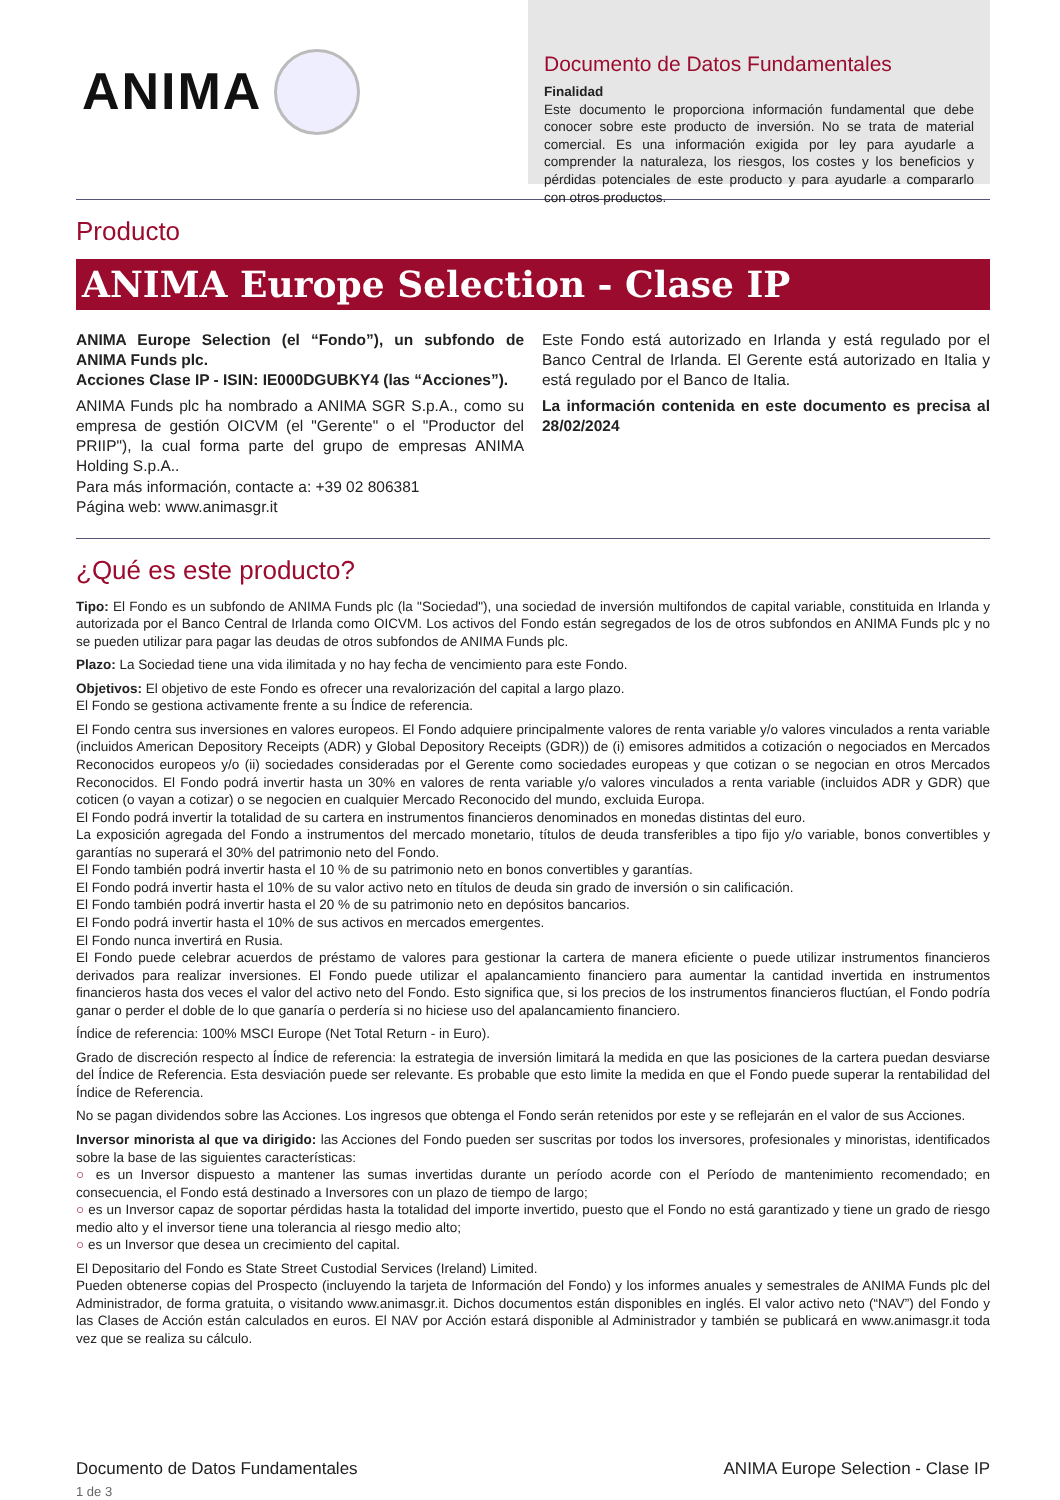ANIMA
Documento de Datos Fundamentales
Finalidad
Este documento le proporciona información fundamental que debe conocer sobre este producto de inversión. No se trata de material comercial. Es una información exigida por ley para ayudarle a comprender la naturaleza, los riesgos, los costes y los beneficios y pérdidas potenciales de este producto y para ayudarle a compararlo con otros productos.
Producto
ANIMA Europe Selection - Clase IP
ANIMA Europe Selection (el “Fondo”), un subfondo de ANIMA Funds plc.
Acciones Clase IP - ISIN: IE000DGUBKY4 (las “Acciones”).
ANIMA Funds plc ha nombrado a ANIMA SGR S.p.A., como su empresa de gestión OICVM (el "Gerente" o el "Productor del PRIIP"), la cual forma parte del grupo de empresas ANIMA Holding S.p.A..
Para más información, contacte a: +39 02 806381
Página web: www.animasgr.it
Este Fondo está autorizado en Irlanda y está regulado por el Banco Central de Irlanda. El Gerente está autorizado en Italia y está regulado por el Banco de Italia.
La información contenida en este documento es precisa al 28/02/2024
¿Qué es este producto?
Tipo: El Fondo es un subfondo de ANIMA Funds plc (la "Sociedad"), una sociedad de inversión multifondos de capital variable, constituida en Irlanda y autorizada por el Banco Central de Irlanda como OICVM. Los activos del Fondo están segregados de los de otros subfondos en ANIMA Funds plc y no se pueden utilizar para pagar las deudas de otros subfondos de ANIMA Funds plc.
Plazo: La Sociedad tiene una vida ilimitada y no hay fecha de vencimiento para este Fondo.
Objetivos: El objetivo de este Fondo es ofrecer una revalorización del capital a largo plazo.
El Fondo se gestiona activamente frente a su Índice de referencia.
El Fondo centra sus inversiones en valores europeos. El Fondo adquiere principalmente valores de renta variable y/o valores vinculados a renta variable (incluidos American Depository Receipts (ADR) y Global Depository Receipts (GDR)) de (i) emisores admitidos a cotización o negociados en Mercados Reconocidos europeos y/o (ii) sociedades consideradas por el Gerente como sociedades europeas y que cotizan o se negocian en otros Mercados Reconocidos. El Fondo podrá invertir hasta un 30% en valores de renta variable y/o valores vinculados a renta variable (incluidos ADR y GDR) que coticen (o vayan a cotizar) o se negocien en cualquier Mercado Reconocido del mundo, excluida Europa.
El Fondo podrá invertir la totalidad de su cartera en instrumentos financieros denominados en monedas distintas del euro.
La exposición agregada del Fondo a instrumentos del mercado monetario, títulos de deuda transferibles a tipo fijo y/o variable, bonos convertibles y garantías no superará el 30% del patrimonio neto del Fondo.
El Fondo también podrá invertir hasta el 10 % de su patrimonio neto en bonos convertibles y garantías.
El Fondo podrá invertir hasta el 10% de su valor activo neto en títulos de deuda sin grado de inversión o sin calificación.
El Fondo también podrá invertir hasta el 20 % de su patrimonio neto en depósitos bancarios.
El Fondo podrá invertir hasta el 10% de sus activos en mercados emergentes.
El Fondo nunca invertirá en Rusia.
El Fondo puede celebrar acuerdos de préstamo de valores para gestionar la cartera de manera eficiente o puede utilizar instrumentos financieros derivados para realizar inversiones. El Fondo puede utilizar el apalancamiento financiero para aumentar la cantidad invertida en instrumentos financieros hasta dos veces el valor del activo neto del Fondo. Esto significa que, si los precios de los instrumentos financieros fluctúan, el Fondo podría ganar o perder el doble de lo que ganaría o perdería si no hiciese uso del apalancamiento financiero.
Índice de referencia: 100% MSCI Europe (Net Total Return - in Euro).
Grado de discreción respecto al Índice de referencia: la estrategia de inversión limitará la medida en que las posiciones de la cartera puedan desviarse del Índice de Referencia. Esta desviación puede ser relevante. Es probable que esto limite la medida en que el Fondo puede superar la rentabilidad del Índice de Referencia.
No se pagan dividendos sobre las Acciones. Los ingresos que obtenga el Fondo serán retenidos por este y se reflejarán en el valor de sus Acciones.
Inversor minorista al que va dirigido: las Acciones del Fondo pueden ser suscritas por todos los inversores, profesionales y minoristas, identificados sobre la base de las siguientes características:
○ es un Inversor dispuesto a mantener las sumas invertidas durante un período acorde con el Período de mantenimiento recomendado; en consecuencia, el Fondo está destinado a Inversores con un plazo de tiempo de largo;
○ es un Inversor capaz de soportar pérdidas hasta la totalidad del importe invertido, puesto que el Fondo no está garantizado y tiene un grado de riesgo medio alto y el inversor tiene una tolerancia al riesgo medio alto;
○ es un Inversor que desea un crecimiento del capital.
El Depositario del Fondo es State Street Custodial Services (Ireland) Limited.
Pueden obtenerse copias del Prospecto (incluyendo la tarjeta de Información del Fondo) y los informes anuales y semestrales de ANIMA Funds plc del Administrador, de forma gratuita, o visitando www.animasgr.it. Dichos documentos están disponibles en inglés. El valor activo neto (“NAV”) del Fondo y las Clases de Acción están calculados en euros. El NAV por Acción estará disponible al Administrador y también se publicará en www.animasgr.it toda vez que se realiza su cálculo.
Documento de Datos Fundamentales
1 de 3
ANIMA Europe Selection - Clase IP